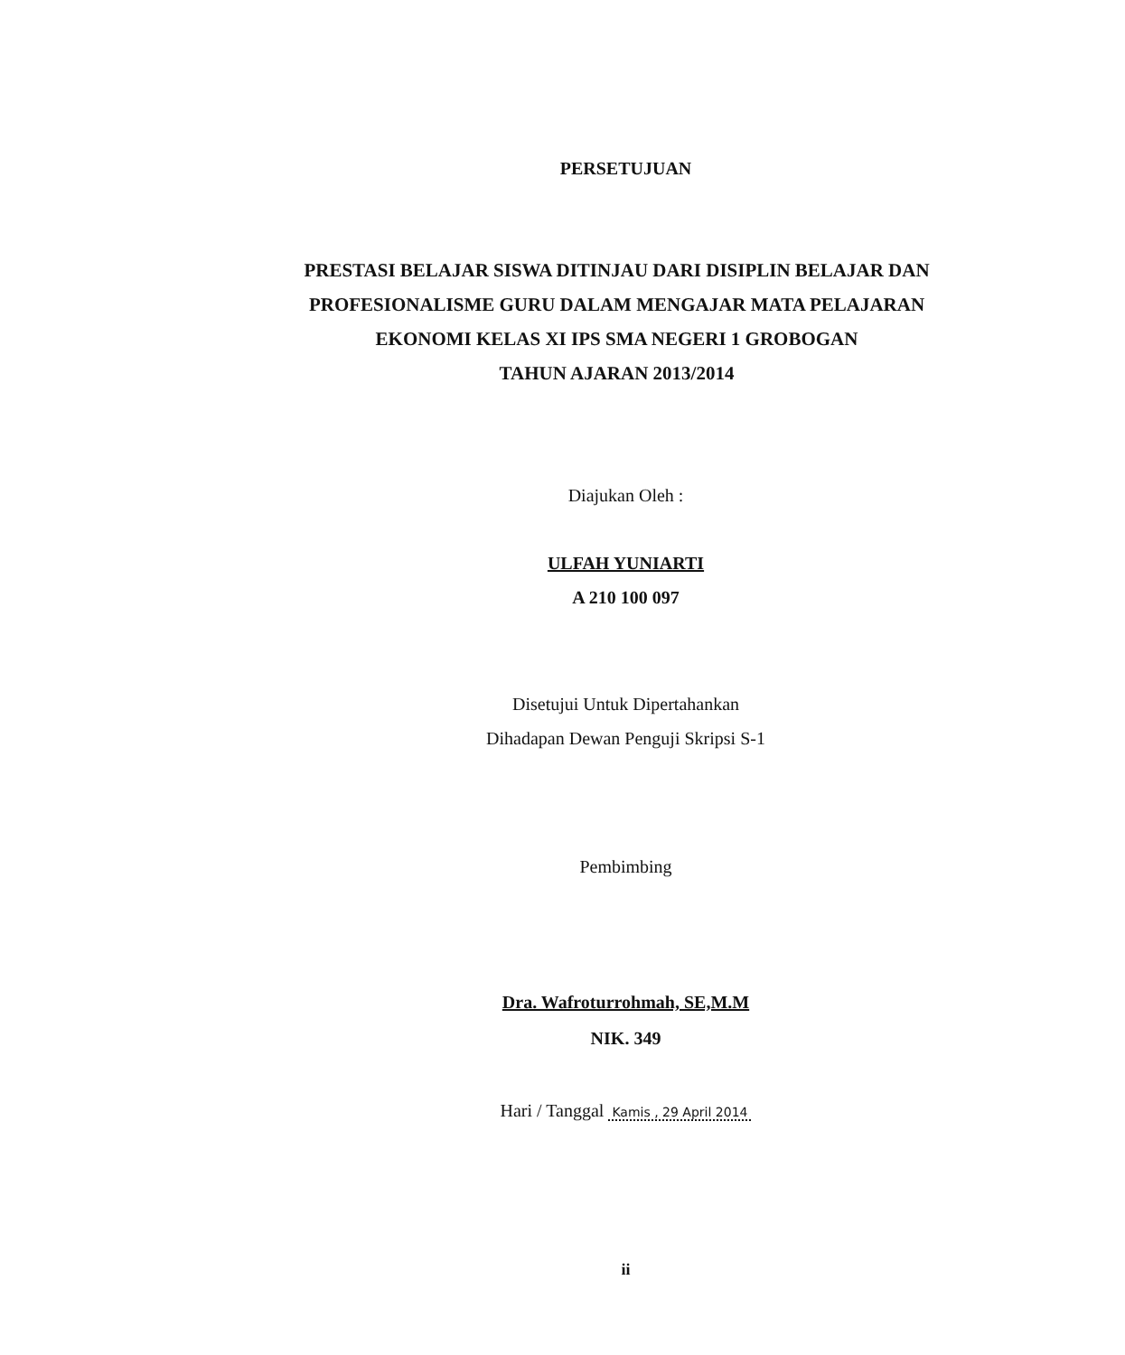PERSETUJUAN
PRESTASI BELAJAR SISWA DITINJAU DARI DISIPLIN BELAJAR DAN
PROFESIONALISME GURU DALAM MENGAJAR MATA PELAJARAN
EKONOMI KELAS XI IPS SMA NEGERI 1 GROBOGAN
TAHUN AJARAN 2013/2014
Diajukan Oleh :
ULFAH YUNIARTI
A 210 100 097
Disetujui Untuk Dipertahankan
Dihadapan Dewan Penguji Skripsi S-1
Pembimbing
Dra. Wafroturrohmah, SE,M.M
NIK. 349
Hari / Tanggal Kamis , 29 April 2014
ii